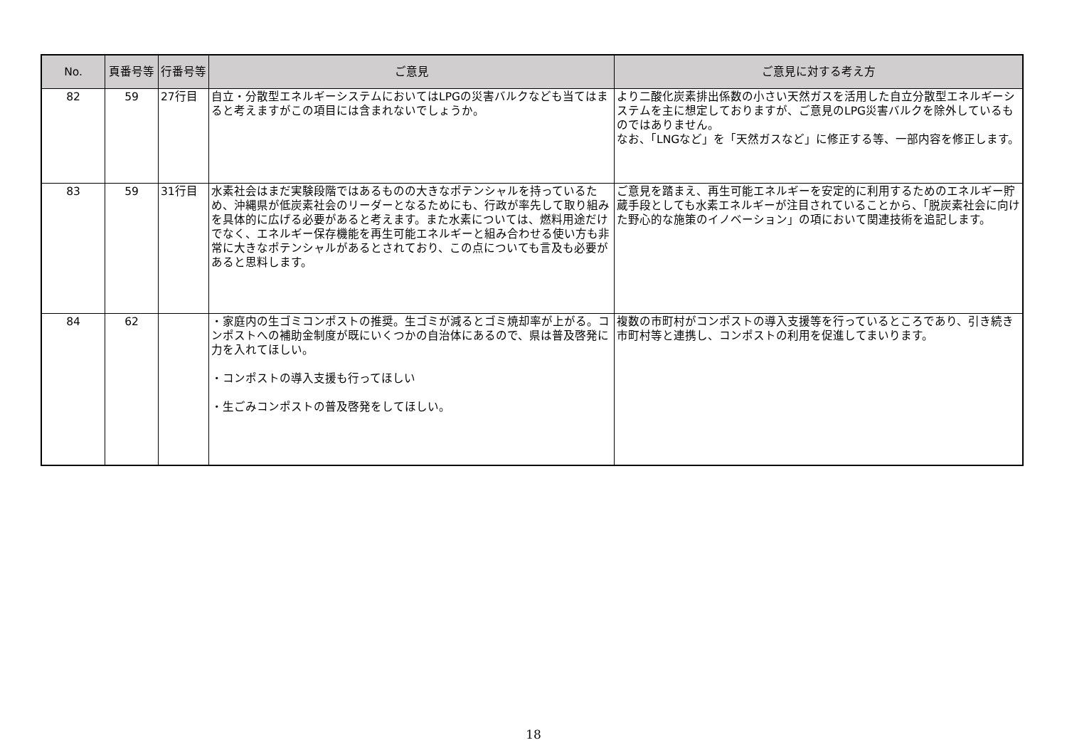| No. | 頁番号等 | 行番号等 | ご意見 | ご意見に対する考え方 |
| --- | --- | --- | --- | --- |
| 82 | 59 | 27行目 | 自立・分散型エネルギーシステムにおいてはLPGの災害バルクなども当てはまると考えますがこの項目には含まれないでしょうか。 | より二酸化炭素排出係数の小さい天然ガスを活用した自立分散型エネルギーシステムを主に想定しておりますが、ご意見のLPG災害バルクを除外しているものではありません。 なお、「LNGなど」を「天然ガスなど」に修正する等、一部内容を修正します。 |
| 83 | 59 | 31行目 | 水素社会はまだ実験段階ではあるものの大きなポテンシャルを持っているため、沖縄県が低炭素社会のリーダーとなるためにも、行政が率先して取り組みを具体的に広げる必要があると考えます。また水素については、燃料用途だけでなく、エネルギー保存機能を再生可能エネルギーと組み合わせる使い方も非常に大きなポテンシャルがあるとされており、この点についても言及も必要があると思料します。 | ご意見を踏まえ、再生可能エネルギーを安定的に利用するためのエネルギー貯蔵手段としても水素エネルギーが注目されていることから、「脱炭素社会に向けた野心的な施策のイノベーション」の項において関連技術を追記します。 |
| 84 | 62 | | ・家庭内の生ゴミコンポストの推奨。生ゴミが減るとゴミ焼却率が上がる。コンポストへの補助金制度が既にいくつかの自治体にあるので、県は普及啓発に力を入れてほしい。 ・コンポストの導入支援も行ってほしい ・生ごみコンポストの普及啓発をしてほしい。 | 複数の市町村がコンポストの導入支援等を行っているところであり、引き続き市町村等と連携し、コンポストの利用を促進してまいります。 |
18